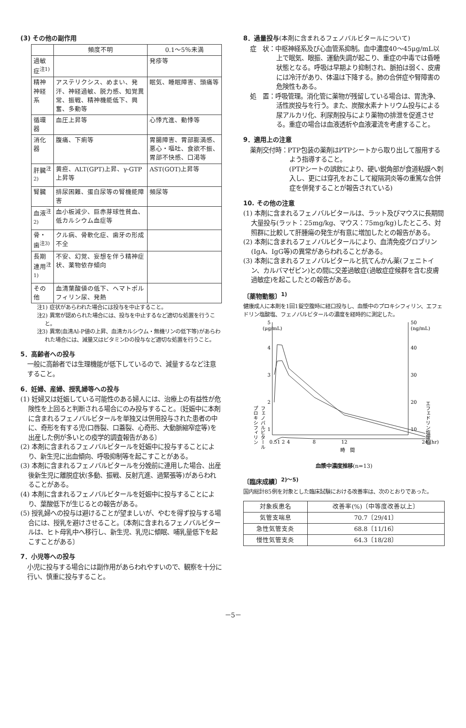(3) その他の副作用
| | 頻度不明 | 0.1～5％未満 |
| --- | --- | --- |
| 過敏症<sup>注1)</sup> | | 発疹等 |
| 精神神経系 | アステリクシス、めまい、発汗、神経過敏、脱力感、知覚異常、振戦、精神機能低下、興奮、多動等 | 眠気、睡眠障害、頭痛等 |
| 循環器 | 血圧上昇等 | 心悸亢進、動悸等 |
| 消化器 | 腹痛、下痢等 | 胃腸障害、胃部膨満感、悪心・嘔吐、食欲不振、胃部不快感、口渇等 |
| 肝臓<sup>注2)</sup> | 黄疸、ALT(GPT)上昇、γ-GTP上昇等 | AST(GOT)上昇等 |
| 腎臓 | 排尿困難、蛋白尿等の腎機能障害 | 頻尿等 |
| 血液<sup>注2)</sup> | 血小板減少、巨赤芽球性貧血、低カルシウム血症等 | |
| 骨・歯<sup>注3)</sup> | クル病、骨軟化症、歯牙の形成不全 | |
| 長期連用<sup>注1)</sup> | 不安、幻覚、妄想を伴う精神症状、薬物依存傾向 | |
| その他 | 血清葉酸値の低下、ヘマトポルフィリン尿、発熱 | |
注1) 症状があらわれた場合には投与を中止すること。
注2) 異常が認められた場合には、投与を中止するなど適切な処置を行うこと。
注3) 異常(血清Al-P値の上昇、血清カルシウム・無機リンの低下等)があらわれた場合には、減量又はビタミンDの投与など適切な処置を行うこと。
5．高齢者への投与
一般に高齢者では生理機能が低下しているので、減量するなど注意すること。
6．妊婦、産婦、授乳婦等への投与
(1) 妊婦又は妊娠している可能性のある婦人には、治療上の有益性が危険性を上回ると判断される場合にのみ投与すること。〔妊娠中に本剤に含まれるフェノバルビタールを単独又は併用投与された患者の中に、奇形を有する児(口唇裂、口蓋裂、心奇形、大動脈縮窄症等)を出産した例が多いとの疫学的調査報告がある〕
(2) 本剤に含まれるフェノバルビタールを妊娠中に投与することにより、新生児に出血傾向、呼吸抑制等を起こすことがある。
(3) 本剤に含まれるフェノバルビタールを分娩前に連用した場合、出産後新生児に離脱症状(多動、振戦、反射亢進、過緊張等)があらわれることがある。
(4) 本剤に含まれるフェノバルビタールを妊娠中に投与することにより、葉酸低下が生じるとの報告がある。
(5) 授乳婦への投与は避けることが望ましいが、やむを得ず投与する場合には、授乳を避けさせること。〔本剤に含まれるフェノバルビタールは、ヒト母乳中へ移行し、新生児、乳児に傾眠、哺乳量低下を起こすことがある〕
7．小児等への投与
小児に投与する場合には副作用があらわれやすいので、観察を十分に行い、慎重に投与すること。
8．過量投与(本剤に含まれるフェノバルビタールについて)
症　状：中枢神経系及び心血管系抑制。血中濃度40～45μg/mL以上で眠気、眼振、運動失調が起こり、重症の中毒では昏睡状態となる。呼吸は早期より抑制され、脈拍は弱く、皮膚には冷汗があり、体温は下降する。肺の合併症や腎障害の危険性もある。
処　置：呼吸管理。消化管に薬物が残留している場合は、胃洗浄、活性炭投与を行う。また、炭酸水素ナトリウム投与による尿アルカリ化、利尿剤投与により薬物の排泄を促進させる。重症の場合は血液透析や血液灌流を考慮すること。
9．適用上の注意
薬剤交付時：PTP包装の薬剤はPTPシートから取り出して服用するよう指導すること。
(PTPシートの誤飲により、硬い鋭角部が食道粘膜へ刺入し、更には穿孔をおこして縦隔洞炎等の重篤な合併症を併発することが報告されている)
10. その他の注意
(1) 本剤に含まれるフェノバルビタールは、ラット及びマウスに長期間大量投与(ラット：25mg/kg、マウス：75mg/kg)したところ、対照群に比較して肝腫瘍の発生が有意に増加したとの報告がある。
(2) 本剤に含まれるフェノバルビタールにより、血清免疫グロブリン(IgA、IgG等)の異常があらわれることがある。
(3) 本剤に含まれるフェノバルビタールと抗てんかん薬(フェニトイン、カルバマゼピン)との間に交差過敏症(過敏症症候群を含む皮膚過敏症)を起こしたとの報告がある。
〔薬物動態〕<sup>1)</sup>
健康成人に本剤を1回1錠空腹時に経口投与し、血漿中のプロキシフィリン、エフェドリン塩酸塩、フェノバルビタールの濃度を経時的に測定した。
5
(μg/mL)
50
(ng/mL)
4
3
2
1
40
30
20
10
0.51 2
4
8
12
24 (hr)
時　間
プロキシフィリン
フェノバルビタール
エフェドリン塩酸塩
血漿中濃度推移(n=13)
〔臨床成績〕<sup>2)～5)</sup>
国内総計85例を対象とした臨床試験における改善率は、次のとおりであった。
| 対象疾患名 | 改善率(%)〔中等度改善以上〕 |
| --- | --- |
| 気管支喘息 | 70.7〔29/41〕 |
| 急性気管支炎 | 68.8〔11/16〕 |
| 慢性気管支炎 | 64.3〔18/28〕 |
－5－